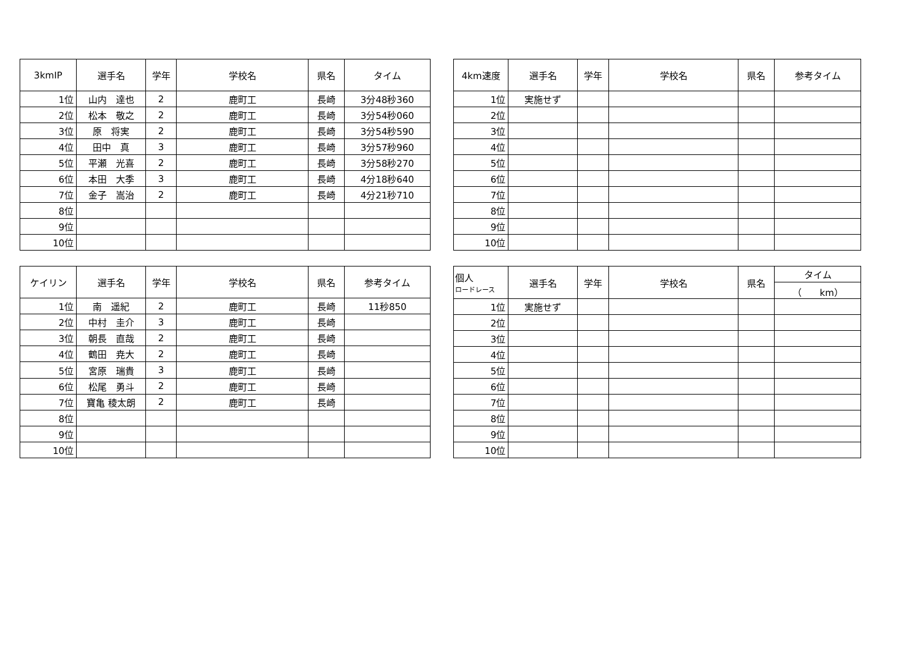| 3kmIP | 選手名 | 学年 | 学校名 | 県名 | タイム |
| --- | --- | --- | --- | --- | --- |
| 1位 | 山内 達也 | 2 | 鹿町工 | 長崎 | 3分48秒360 |
| 2位 | 松本 敬之 | 2 | 鹿町工 | 長崎 | 3分54秒060 |
| 3位 | 原 将実 | 2 | 鹿町工 | 長崎 | 3分54秒590 |
| 4位 | 田中 真 | 3 | 鹿町工 | 長崎 | 3分57秒960 |
| 5位 | 平瀬 光喜 | 2 | 鹿町工 | 長崎 | 3分58秒270 |
| 6位 | 本田 大季 | 3 | 鹿町工 | 長崎 | 4分18秒640 |
| 7位 | 金子 嵩治 | 2 | 鹿町工 | 長崎 | 4分21秒710 |
| 8位 | | | | | |
| 9位 | | | | | |
| 10位 | | | | | |
| 4km速度 | 選手名 | 学年 | 学校名 | 県名 | 参考タイム |
| --- | --- | --- | --- | --- | --- |
| 1位 | 実施せず | | | | |
| 2位 | | | | | |
| 3位 | | | | | |
| 4位 | | | | | |
| 5位 | | | | | |
| 6位 | | | | | |
| 7位 | | | | | |
| 8位 | | | | | |
| 9位 | | | | | |
| 10位 | | | | | |
| ケイリン | 選手名 | 学年 | 学校名 | 県名 | 参考タイム |
| --- | --- | --- | --- | --- | --- |
| 1位 | 南 遥紀 | 2 | 鹿町工 | 長崎 | 11秒850 |
| 2位 | 中村 圭介 | 3 | 鹿町工 | 長崎 | |
| 3位 | 朝長 直哉 | 2 | 鹿町工 | 長崎 | |
| 4位 | 鶴田 尭大 | 2 | 鹿町工 | 長崎 | |
| 5位 | 宮原 瑞貴 | 3 | 鹿町工 | 長崎 | |
| 6位 | 松尾 勇斗 | 2 | 鹿町工 | 長崎 | |
| 7位 | 寶亀 稜太朗 | 2 | 鹿町工 | 長崎 | |
| 8位 | | | | | |
| 9位 | | | | | |
| 10位 | | | | | |
| 個人 ロードレース | 選手名 | 学年 | 学校名 | 県名 | タイム |
| --- | --- | --- | --- | --- | --- |
| | | | | | （ km） |
| 1位 | 実施せず | | | | |
| 2位 | | | | | |
| 3位 | | | | | |
| 4位 | | | | | |
| 5位 | | | | | |
| 6位 | | | | | |
| 7位 | | | | | |
| 8位 | | | | | |
| 9位 | | | | | |
| 10位 | | | | | |